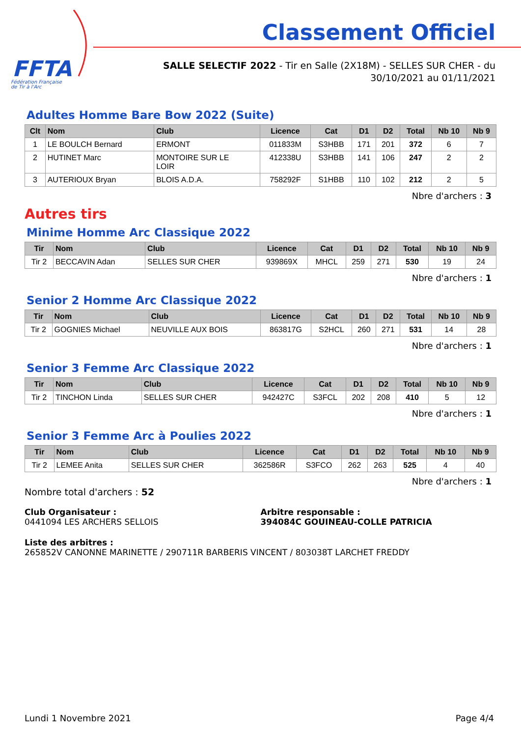FFTA
Fédération Française
de Tir à l'Arc
Classement Officiel
SALLE SELECTIF 2022 - Tir en Salle (2X18M) - SELLES SUR CHER - du 30/10/2021 au 01/11/2021
Adultes Homme Bare Bow 2022 (Suite)
| Clt | Nom | Club | Licence | Cat | D1 | D2 | Total | Nb 10 | Nb 9 |
| --- | --- | --- | --- | --- | --- | --- | --- | --- | --- |
| 1 | LE BOULCH Bernard | ERMONT | 011833M | S3HBB | 171 | 201 | 372 | 6 | 7 |
| 2 | HUTINET Marc | MONTOIRE SUR LE LOIR | 412338U | S3HBB | 141 | 106 | 247 | 2 | 2 |
| 3 | AUTERIOUX Bryan | BLOIS A.D.A. | 758292F | S1HBB | 110 | 102 | 212 | 2 | 5 |
Nbre d'archers : 3
Autres tirs
Minime Homme Arc Classique 2022
| Tir | Nom | Club | Licence | Cat | D1 | D2 | Total | Nb 10 | Nb 9 |
| --- | --- | --- | --- | --- | --- | --- | --- | --- | --- |
| Tir 2 | BECCAVIN Adan | SELLES SUR CHER | 939869X | MHCL | 259 | 271 | 530 | 19 | 24 |
Nbre d'archers : 1
Senior 2 Homme Arc Classique 2022
| Tir | Nom | Club | Licence | Cat | D1 | D2 | Total | Nb 10 | Nb 9 |
| --- | --- | --- | --- | --- | --- | --- | --- | --- | --- |
| Tir 2 | GOGNIES Michael | NEUVILLE AUX BOIS | 863817G | S2HCL | 260 | 271 | 531 | 14 | 28 |
Nbre d'archers : 1
Senior 3 Femme Arc Classique 2022
| Tir | Nom | Club | Licence | Cat | D1 | D2 | Total | Nb 10 | Nb 9 |
| --- | --- | --- | --- | --- | --- | --- | --- | --- | --- |
| Tir 2 | TINCHON Linda | SELLES SUR CHER | 942427C | S3FCL | 202 | 208 | 410 | 5 | 12 |
Nbre d'archers : 1
Senior 3 Femme Arc à Poulies 2022
| Tir | Nom | Club | Licence | Cat | D1 | D2 | Total | Nb 10 | Nb 9 |
| --- | --- | --- | --- | --- | --- | --- | --- | --- | --- |
| Tir 2 | LEMEE Anita | SELLES SUR CHER | 362586R | S3FCO | 262 | 263 | 525 | 4 | 40 |
Nbre d'archers : 1
Nombre total d'archers : 52
Club Organisateur :
0441094 LES ARCHERS SELLOIS
Arbitre responsable :
394084C GOUINEAU-COLLE PATRICIA
Liste des arbitres :
265852V CANONNE MARINETTE / 290711R BARBERIS VINCENT / 803038T LARCHET FREDDY
Lundi 1 Novembre 2021 Page 4/4